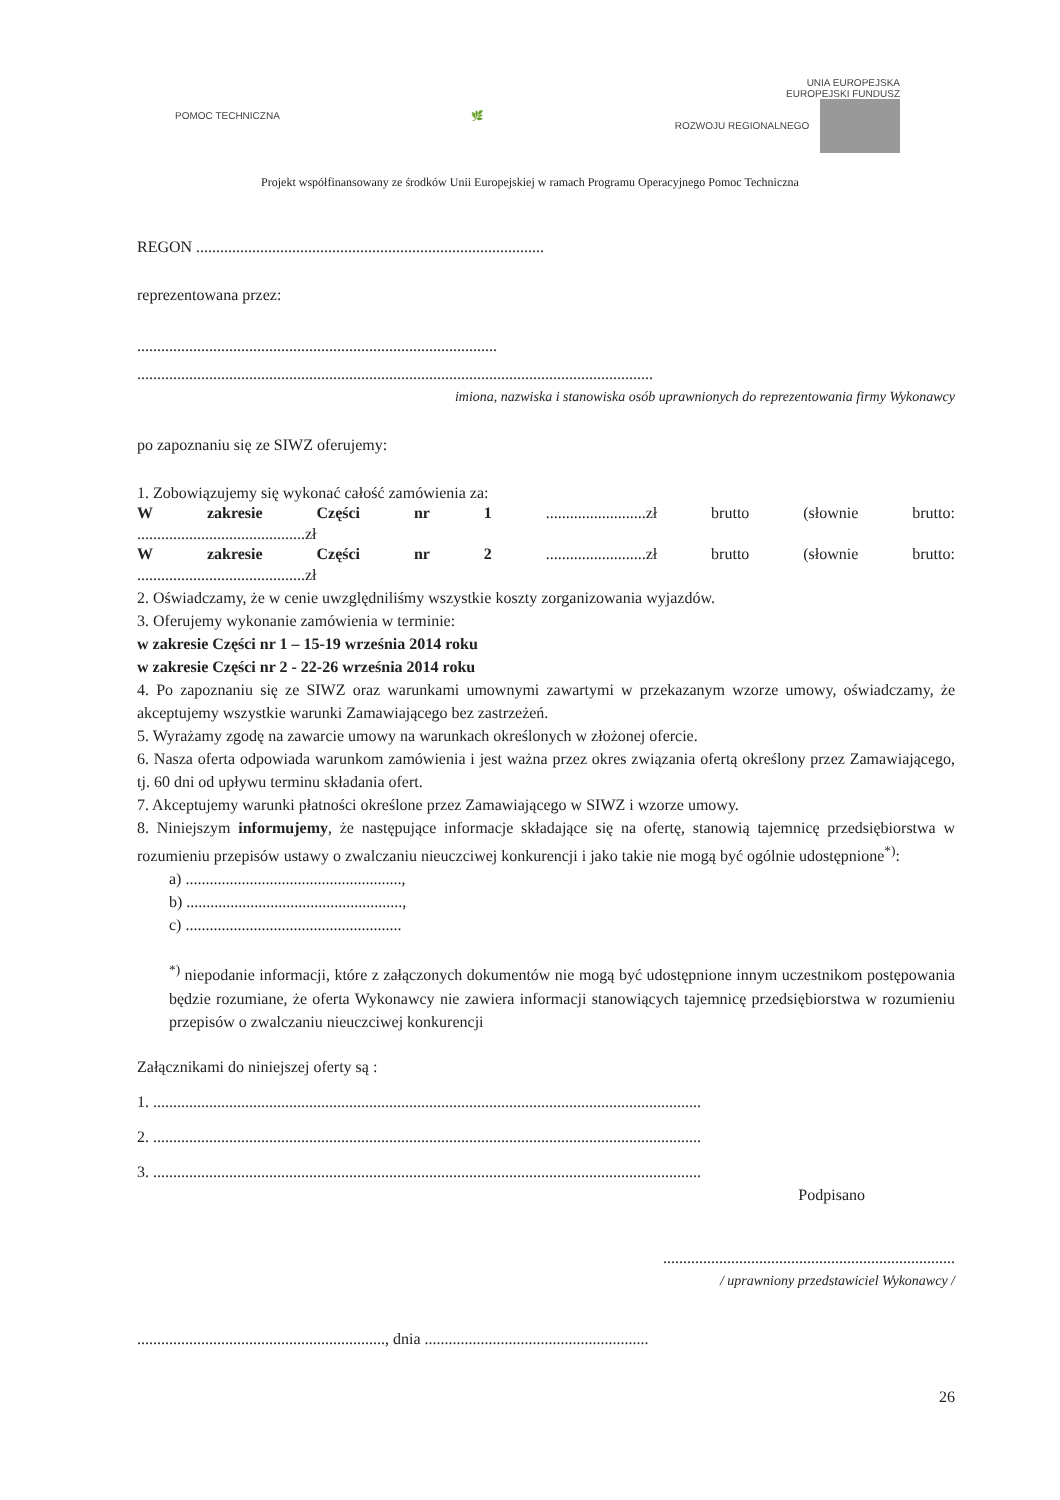POMOC TECHNICZNA 🌿
UNIA EUROPEJSKA
EUROPEJSKI FUNDUSZ
ROZWOJU REGIONALNEGO
Projekt współfinansowany ze środków Unii Europejskiej w ramach Programu Operacyjnego Pomoc Techniczna
REGON .......................................................................................
reprezentowana przez:
..........................................................................................
.................................................................................................................................
imiona, nazwiska i stanowiska osób uprawnionych do reprezentowania firmy Wykonawcy
po zapoznaniu się ze SIWZ oferujemy:
1. Zobowiązujemy się wykonać całość zamówienia za:
Wzakresie Części nr 1.........................zł brutto (słownie brutto:
..........................................zł
Wzakresie Części nr 2.........................zł brutto (słownie brutto:
..........................................zł
2. Oświadczamy, że w cenie uwzględniliśmy wszystkie koszty zorganizowania wyjazdów.
3. Oferujemy wykonanie zamówienia w terminie:
w zakresie Części nr 1 – 15-19 września 2014 roku
w zakresie Części nr 2 - 22-26 września 2014 roku
4. Po zapoznaniu się ze SIWZ oraz warunkami umownymi zawartymi w przekazanym wzorze umowy, oświadczamy, że akceptujemy wszystkie warunki Zamawiającego bez zastrzeżeń.
5. Wyrażamy zgodę na zawarcie umowy na warunkach określonych w złożonej ofercie.
6. Nasza oferta odpowiada warunkom zamówienia i jest ważna przez okres związania ofertą określony przez Zamawiającego, tj. 60 dni od upływu terminu składania ofert.
7. Akceptujemy warunki płatności określone przez Zamawiającego w SIWZ i wzorze umowy.
8. Niniejszym informujemy, że następujące informacje składające się na ofertę, stanowią tajemnicę przedsiębiorstwa w rozumieniu przepisów ustawy o zwalczaniu nieuczciwej konkurencji i jako takie nie mogą być ogólnie udostępnione<sup>*)</sup>:
a) ......................................................,
b) ......................................................,
c) ......................................................
<sup>*)</sup> niepodanie informacji, które z załączonych dokumentów nie mogą być udostępnione innym uczestnikom postępowania będzie rozumiane, że oferta Wykonawcy nie zawiera informacji stanowiących tajemnicę przedsiębiorstwa w rozumieniu przepisów o zwalczaniu nieuczciwej konkurencji
Załącznikami do niniejszej oferty są :
1. .........................................................................................................................................
2. .........................................................................................................................................
3. .........................................................................................................................................
Podpisano
.........................................................................
/ uprawniony przedstawiciel Wykonawcy /
.............................................................., dnia ........................................................
26